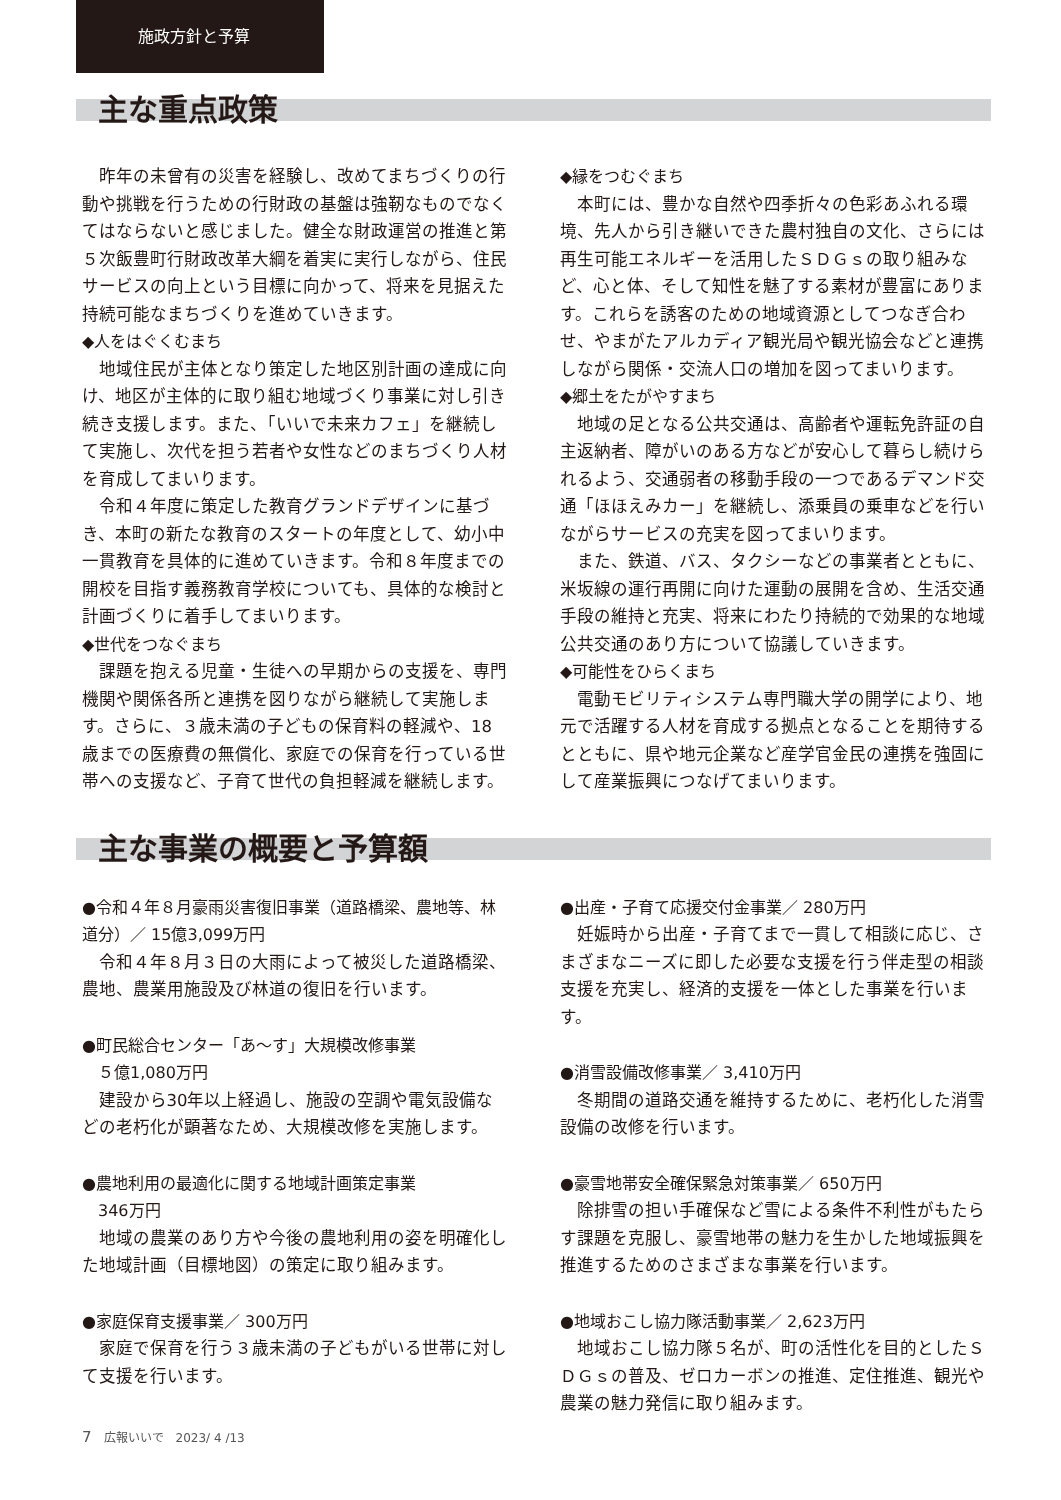施政方針と予算
主な重点政策
昨年の未曾有の災害を経験し、改めてまちづくりの行動や挑戦を行うための行財政の基盤は強靭なものでなくてはならないと感じました。健全な財政運営の推進と第５次飯豊町行財政改革大綱を着実に実行しながら、住民サービスの向上という目標に向かって、将来を見据えた持続可能なまちづくりを進めていきます。
◆人をはぐくむまち
地域住民が主体となり策定した地区別計画の達成に向け、地区が主体的に取り組む地域づくり事業に対し引き続き支援します。また、「いいで未来カフェ」を継続して実施し、次代を担う若者や女性などのまちづくり人材を育成してまいります。
令和４年度に策定した教育グランドデザインに基づき、本町の新たな教育のスタートの年度として、幼小中一貫教育を具体的に進めていきます。令和８年度までの開校を目指す義務教育学校についても、具体的な検討と計画づくりに着手してまいります。
◆世代をつなぐまち
課題を抱える児童・生徒への早期からの支援を、専門機関や関係各所と連携を図りながら継続して実施します。さらに、３歳未満の子どもの保育料の軽減や、18歳までの医療費の無償化、家庭での保育を行っている世帯への支援など、子育て世代の負担軽減を継続します。
◆縁をつむぐまち
本町には、豊かな自然や四季折々の色彩あふれる環境、先人から引き継いできた農村独自の文化、さらには再生可能エネルギーを活用したＳＤＧｓの取り組みなど、心と体、そして知性を魅了する素材が豊富にあります。これらを誘客のための地域資源としてつなぎ合わせ、やまがたアルカディア観光局や観光協会などと連携しながら関係・交流人口の増加を図ってまいります。
◆郷土をたがやすまち
地域の足となる公共交通は、高齢者や運転免許証の自主返納者、障がいのある方などが安心して暮らし続けられるよう、交通弱者の移動手段の一つであるデマンド交通「ほほえみカー」を継続し、添乗員の乗車などを行いながらサービスの充実を図ってまいります。
また、鉄道、バス、タクシーなどの事業者とともに、米坂線の運行再開に向けた運動の展開を含め、生活交通手段の維持と充実、将来にわたり持続的で効果的な地域公共交通のあり方について協議していきます。
◆可能性をひらくまち
電動モビリティシステム専門職大学の開学により、地元で活躍する人材を育成する拠点となることを期待するとともに、県や地元企業など産学官金民の連携を強固にして産業振興につなげてまいります。
主な事業の概要と予算額
●令和４年８月豪雨災害復旧事業（道路橋梁、農地等、林道分）／ 15億3,099万円
令和４年８月３日の大雨によって被災した道路橋梁、農地、農業用施設及び林道の復旧を行います。
●町民総合センター「あ〜す」大規模改修事業
　５億1,080万円
建設から30年以上経過し、施設の空調や電気設備などの老朽化が顕著なため、大規模改修を実施します。
●農地利用の最適化に関する地域計画策定事業
　346万円
地域の農業のあり方や今後の農地利用の姿を明確化した地域計画（目標地図）の策定に取り組みます。
●家庭保育支援事業／ 300万円
家庭で保育を行う３歳未満の子どもがいる世帯に対して支援を行います。
●出産・子育て応援交付金事業／ 280万円
妊娠時から出産・子育てまで一貫して相談に応じ、さまざまなニーズに即した必要な支援を行う伴走型の相談支援を充実し、経済的支援を一体とした事業を行います。
●消雪設備改修事業／ 3,410万円
冬期間の道路交通を維持するために、老朽化した消雪設備の改修を行います。
●豪雪地帯安全確保緊急対策事業／ 650万円
除排雪の担い手確保など雪による条件不利性がもたらす課題を克服し、豪雪地帯の魅力を生かした地域振興を推進するためのさまざまな事業を行います。
●地域おこし協力隊活動事業／ 2,623万円
地域おこし協力隊５名が、町の活性化を目的としたＳＤＧｓの普及、ゼロカーボンの推進、定住推進、観光や農業の魅力発信に取り組みます。
7　広報いいで　2023/ 4 /13